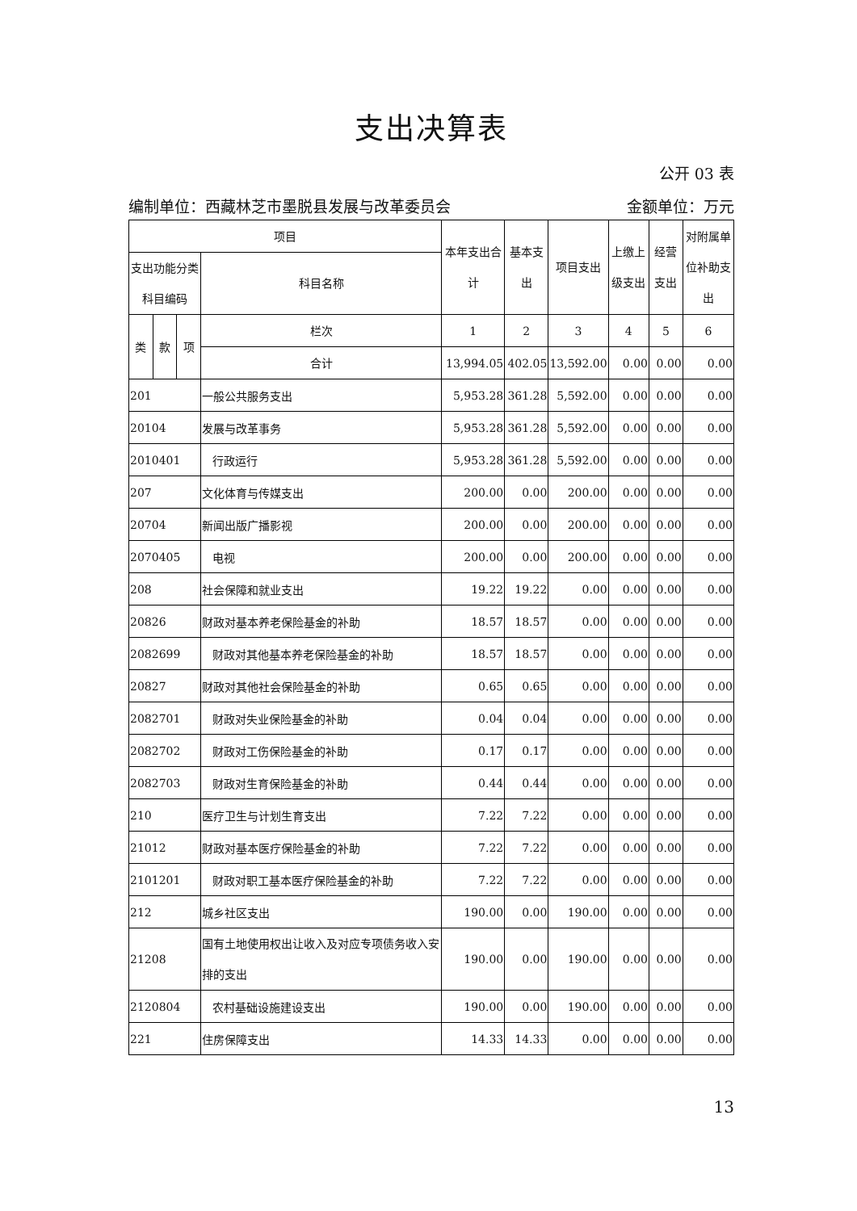支出决算表
公开 03 表
编制单位：西藏林芝市墨脱县发展与改革委员会 金额单位：万元
| 项目 | | | | 本年支出合计 | 基本支出 | 项目支出 | 上缴上级支出 | 经营支出 | 对附属单位补助支出 |
| --- | --- | --- | --- | --- | --- | --- | --- | --- | --- |
| 支出功能分类科目编码 | | | 科目名称 | | | | | | |
| 类 | 款 | 项 | 栏次 | 1 | 2 | 3 | 4 | 5 | 6 |
| | | | 合计 | 13,994.05 | 402.05 | 13,592.00 | 0.00 | 0.00 | 0.00 |
| 201 | | | 一般公共服务支出 | 5,953.28 | 361.28 | 5,592.00 | 0.00 | 0.00 | 0.00 |
| 20104 | | | 发展与改革事务 | 5,953.28 | 361.28 | 5,592.00 | 0.00 | 0.00 | 0.00 |
| 2010401 | | | 行政运行 | 5,953.28 | 361.28 | 5,592.00 | 0.00 | 0.00 | 0.00 |
| 207 | | | 文化体育与传媒支出 | 200.00 | 0.00 | 200.00 | 0.00 | 0.00 | 0.00 |
| 20704 | | | 新闻出版广播影视 | 200.00 | 0.00 | 200.00 | 0.00 | 0.00 | 0.00 |
| 2070405 | | | 电视 | 200.00 | 0.00 | 200.00 | 0.00 | 0.00 | 0.00 |
| 208 | | | 社会保障和就业支出 | 19.22 | 19.22 | 0.00 | 0.00 | 0.00 | 0.00 |
| 20826 | | | 财政对基本养老保险基金的补助 | 18.57 | 18.57 | 0.00 | 0.00 | 0.00 | 0.00 |
| 2082699 | | | 财政对其他基本养老保险基金的补助 | 18.57 | 18.57 | 0.00 | 0.00 | 0.00 | 0.00 |
| 20827 | | | 财政对其他社会保险基金的补助 | 0.65 | 0.65 | 0.00 | 0.00 | 0.00 | 0.00 |
| 2082701 | | | 财政对失业保险基金的补助 | 0.04 | 0.04 | 0.00 | 0.00 | 0.00 | 0.00 |
| 2082702 | | | 财政对工伤保险基金的补助 | 0.17 | 0.17 | 0.00 | 0.00 | 0.00 | 0.00 |
| 2082703 | | | 财政对生育保险基金的补助 | 0.44 | 0.44 | 0.00 | 0.00 | 0.00 | 0.00 |
| 210 | | | 医疗卫生与计划生育支出 | 7.22 | 7.22 | 0.00 | 0.00 | 0.00 | 0.00 |
| 21012 | | | 财政对基本医疗保险基金的补助 | 7.22 | 7.22 | 0.00 | 0.00 | 0.00 | 0.00 |
| 2101201 | | | 财政对职工基本医疗保险基金的补助 | 7.22 | 7.22 | 0.00 | 0.00 | 0.00 | 0.00 |
| 212 | | | 城乡社区支出 | 190.00 | 0.00 | 190.00 | 0.00 | 0.00 | 0.00 |
| 21208 | | | 国有土地使用权出让收入及对应专项债务收入安排的支出 | 190.00 | 0.00 | 190.00 | 0.00 | 0.00 | 0.00 |
| 2120804 | | | 农村基础设施建设支出 | 190.00 | 0.00 | 190.00 | 0.00 | 0.00 | 0.00 |
| 221 | | | 住房保障支出 | 14.33 | 14.33 | 0.00 | 0.00 | 0.00 | 0.00 |
13